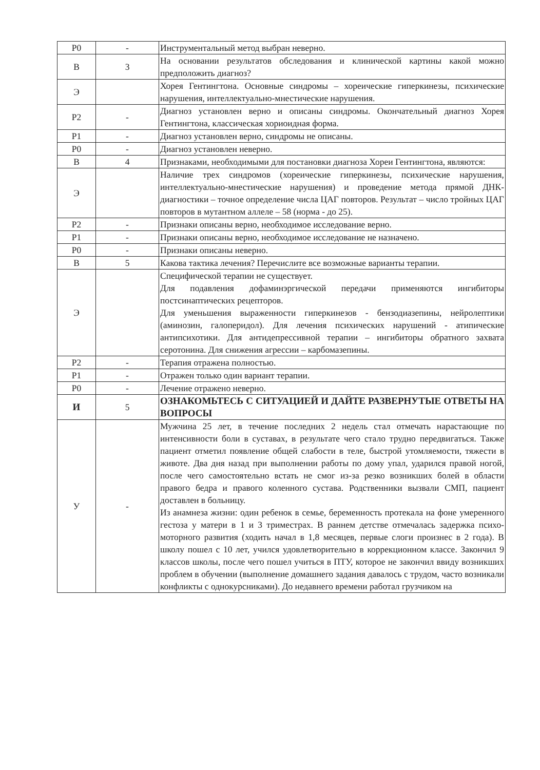| Р0 | - | Инструментальный метод выбран неверно. |
| В | 3 | На основании результатов обследования и клинической картины какой можно предположить диагноз? |
| Э | | Хорея Гентингтона. Основные синдромы – хореические гиперкинезы, психические нарушения, интеллектуально-мнестические нарушения. |
| Р2 | - | Диагноз установлен верно и описаны синдромы. Окончательный диагноз Хорея Гентингтона, классическая хориоидная форма. |
| Р1 | - | Диагноз установлен верно, синдромы не описаны. |
| Р0 | - | Диагноз установлен неверно. |
| В | 4 | Признаками, необходимыми для постановки диагноза Хореи Гентингтона, являются: |
| Э | | Наличие трех синдромов (хореические гиперкинезы, психические нарушения, интеллектуально-мнестические нарушения) и проведение метода прямой ДНК-диагностики – точное определение числа ЦАГ повторов. Результат – число тройных ЦАГ повторов в мутантном аллеле – 58 (норма - до 25). |
| Р2 | - | Признаки описаны верно, необходимое исследование верно. |
| Р1 | - | Признаки описаны верно, необходимое исследование не назначено. |
| Р0 | - | Признаки описаны неверно. |
| В | 5 | Какова тактика лечения? Перечислите все возможные варианты терапии. |
| Э | | Специфической терапии не существует. Для подавления дофаминэргической передачи применяются ингибиторы постсинаптических рецепторов. Для уменьшения выраженности гиперкинезов - бензодиазепины, нейролептики (аминозин, галоперидол). Для лечения психических нарушений - атипические антипсихотики. Для антидепрессивной терапии – ингибиторы обратного захвата серотонина. Для снижения агрессии – карбомазепины. |
| Р2 | - | Терапия отражена полностью. |
| Р1 | - | Отражен только один вариант терапии. |
| Р0 | - | Лечение отражено неверно. |
| И | 5 | ОЗНАКОМЬТЕСЬ С СИТУАЦИЕЙ И ДАЙТЕ РАЗВЕРНУТЫЕ ОТВЕТЫ НА ВОПРОСЫ |
| У | - | Мужчина 25 лет, в течение последних 2 недель стал отмечать нарастающие по интенсивности боли в суставах, в результате чего стало трудно передвигаться. Также пациент отметил появление общей слабости в теле, быстрой утомляемости, тяжести в животе. Два дня назад при выполнении работы по дому упал, ударился правой ногой, после чего самостоятельно встать не смог из-за резко возникших болей в области правого бедра и правого коленного сустава. Родственники вызвали СМП, пациент доставлен в больницу. Из анамнеза жизни: один ребенок в семье, беременность протекала на фоне умеренного гестоза у матери в 1 и 3 триместрах. В раннем детстве отмечалась задержка психо-моторного развития (ходить начал в 1,8 месяцев, первые слоги произнес в 2 года). В школу пошел с 10 лет, учился удовлетворительно в коррекционном классе. Закончил 9 классов школы, после чего пошел учиться в ПТУ, которое не закончил ввиду возникших проблем в обучении (выполнение домашнего задания давалось с трудом, часто возникали конфликты с однокурсниками). До недавнего времени работал грузчиком на |